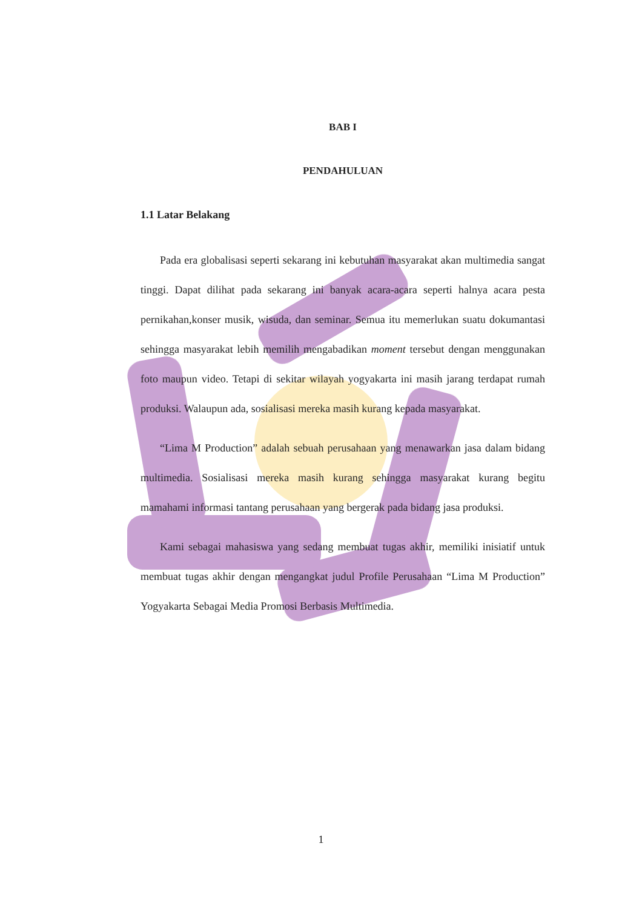BAB I
PENDAHULUAN
1.1 Latar Belakang
Pada era globalisasi seperti sekarang ini kebutuhan masyarakat akan multimedia sangat tinggi. Dapat dilihat pada sekarang ini banyak acara-acara seperti halnya acara pesta pernikahan,konser musik, wisuda, dan seminar. Semua itu memerlukan suatu dokumantasi sehingga masyarakat lebih memilih mengabadikan moment tersebut dengan menggunakan foto maupun video. Tetapi di sekitar wilayah yogyakarta ini masih jarang terdapat rumah produksi. Walaupun ada, sosialisasi mereka masih kurang kepada masyarakat.
“Lima M Production” adalah sebuah perusahaan yang menawarkan jasa dalam bidang multimedia. Sosialisasi mereka masih kurang sehingga masyarakat kurang begitu mamahami informasi tantang perusahaan yang bergerak pada bidang jasa produksi.
Kami sebagai mahasiswa yang sedang membuat tugas akhir, memiliki inisiatif untuk membuat tugas akhir dengan mengangkat judul Profile Perusahaan “Lima M Production” Yogyakarta Sebagai Media Promosi Berbasis Multimedia.
1